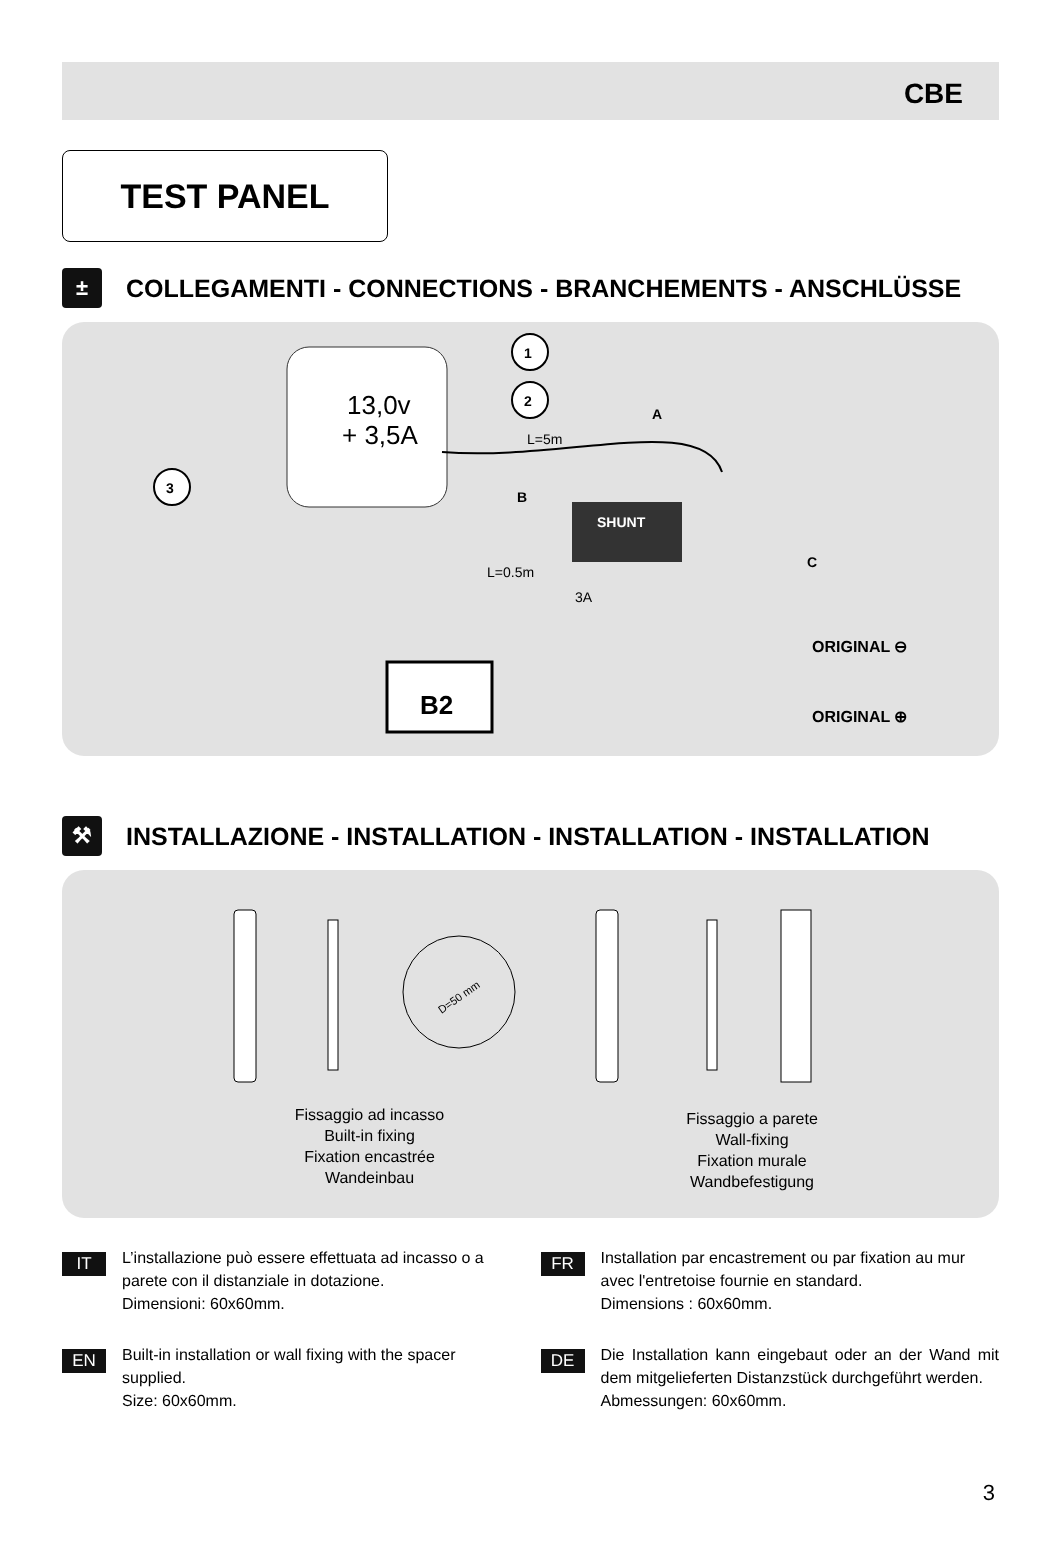CBE
TEST PANEL
±
COLLEGAMENTI - CONNECTIONS - BRANCHEMENTS - ANSCHLÜSSE
13,0v
+ 3,5A
1
2
3
L=5m
A
B
C
SHUNT
L=0.5m
3A
B2
ORIGINAL ⊖
ORIGINAL ⊕
⚒
INSTALLAZIONE - INSTALLATION - INSTALLATION - INSTALLATION
D=50 mm
Fissaggio ad incasso
Built-in fixing
Fixation encastrée
Wandeinbau
Fissaggio a parete
Wall-fixing
Fixation murale
Wandbefestigung
IT
L’installazione può essere effettuata ad incasso o a parete con il distanziale in dotazione.
Dimensioni: 60x60mm.
EN
Built-in installation or wall fixing with the spacer supplied.
Size: 60x60mm.
FR
Installation par encastrement ou par fixation au mur avec l'entretoise fournie en standard.
Dimensions : 60x60mm.
DE
Die Installation kann eingebaut oder an der Wand mit dem mitgelieferten Distanzstück durchgeführt werden.
Abmessungen: 60x60mm.
3